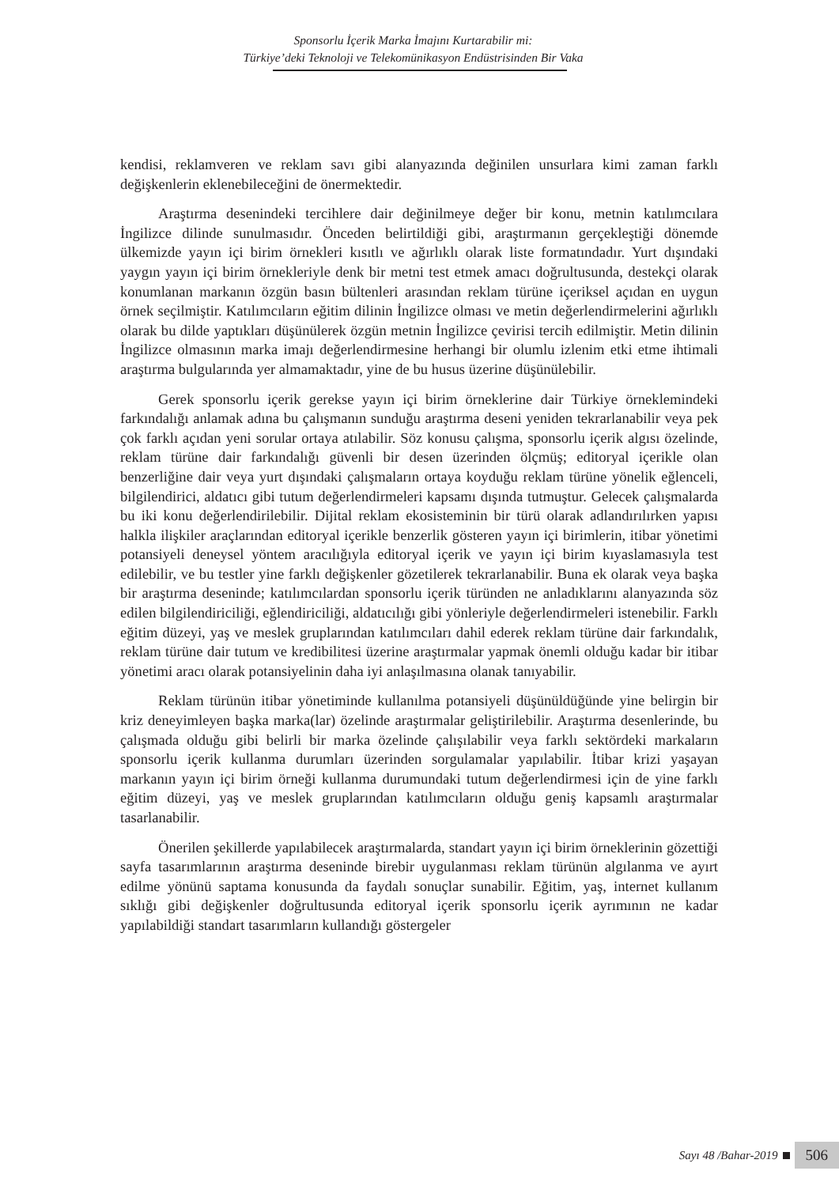Sponsorlu İçerik Marka İmajını Kurtarabilir mi:
Türkiye’deki Teknoloji ve Telekomünikasyon Endüstrisinden Bir Vaka
kendisi, reklamveren ve reklam savı gibi alanyazında değinilen unsurlara kimi zaman farklı değişkenlerin eklenebileceğini de önermektedir.
Araştırma desenindeki tercihlere dair değinilmeye değer bir konu, metnin katılımcılara İngilizce dilinde sunulmasıdır. Önceden belirtildiği gibi, araştırmanın gerçekleştiği dönemde ülkemizde yayın içi birim örnekleri kısıtlı ve ağırlıklı olarak liste formatındadır. Yurt dışındaki yaygın yayın içi birim örnekleriyle denk bir metni test etmek amacı doğrultusunda, destekçi olarak konumlanan markanın özgün basın bültenleri arasından reklam türüne içeriksel açıdan en uygun örnek seçilmiştir. Katılımcıların eğitim dilinin İngilizce olması ve metin değerlendirmelerini ağırlıklı olarak bu dilde yaptıkları düşünülerek özgün metnin İngilizce çevirisi tercih edilmiştir. Metin dilinin İngilizce olmasının marka imajı değerlendirmesine herhangi bir olumlu izlenim etki etme ihtimali araştırma bulgularında yer almamaktadır, yine de bu husus üzerine düşünülebilir.
Gerek sponsorlu içerik gerekse yayın içi birim örneklerine dair Türkiye örneklemindeki farkındalığı anlamak adına bu çalışmanın sunduğu araştırma deseni yeniden tekrarlanabilir veya pek çok farklı açıdan yeni sorular ortaya atılabilir. Söz konusu çalışma, sponsorlu içerik algısı özelinde, reklam türüne dair farkındalığı güvenli bir desen üzerinden ölçmüş; editoryal içerikle olan benzerliğine dair veya yurt dışındaki çalışmaların ortaya koyduğu reklam türüne yönelik eğlenceli, bilgilendirici, aldatıcı gibi tutum değerlendirmeleri kapsamı dışında tutmuştur. Gelecek çalışmalarda bu iki konu değerlendirilebilir. Dijital reklam ekosisteminin bir türü olarak adlandırılırken yapısı halkla ilişkiler araçlarından editoryal içerikle benzerlik gösteren yayın içi birimlerin, itibar yönetimi potansiyeli deneysel yöntem aracılığıyla editoryal içerik ve yayın içi birim kıyaslamasıyla test edilebilir, ve bu testler yine farklı değişkenler gözetilerek tekrarlanabilir. Buna ek olarak veya başka bir araştırma deseninde; katılımcılardan sponsorlu içerik türünden ne anladıklarını alanyazında söz edilen bilgilendiriciliği, eğlendiriciliği, aldatıcılığı gibi yönleriyle değerlendirmeleri istenebilir. Farklı eğitim düzeyi, yaş ve meslek gruplarından katılımcıları dahil ederek reklam türüne dair farkındalık, reklam türüne dair tutum ve kredibilitesi üzerine araştırmalar yapmak önemli olduğu kadar bir itibar yönetimi aracı olarak potansiyelinin daha iyi anlaşılmasına olanak tanıyabilir.
Reklam türünün itibar yönetiminde kullanılma potansiyeli düşünüldüğünde yine belirgin bir kriz deneyimleyen başka marka(lar) özelinde araştırmalar geliştirilebilir. Araştırma desenlerinde, bu çalışmada olduğu gibi belirli bir marka özelinde çalışılabilir veya farklı sektördeki markaların sponsorlu içerik kullanma durumları üzerinden sorgulamalar yapılabilir. İtibar krizi yaşayan markanın yayın içi birim örneği kullanma durumundaki tutum değerlendirmesi için de yine farklı eğitim düzeyi, yaş ve meslek gruplarından katılımcıların olduğu geniş kapsamlı araştırmalar tasarlanabilir.
Önerilen şekillerde yapılabilecek araştırmalarda, standart yayın içi birim örneklerinin gözettiği sayfa tasarımlarının araştırma deseninde birebir uygulanması reklam türünün algılanma ve ayırt edilme yönünü saptama konusunda da faydalı sonuçlar sunabilir. Eğitim, yaş, internet kullanım sıklığı gibi değişkenler doğrultusunda editoryal içerik sponsorlu içerik ayrımının ne kadar yapılabildiği standart tasarımların kullandığı göstergeler
Sayı 48 /Bahar-2019 506